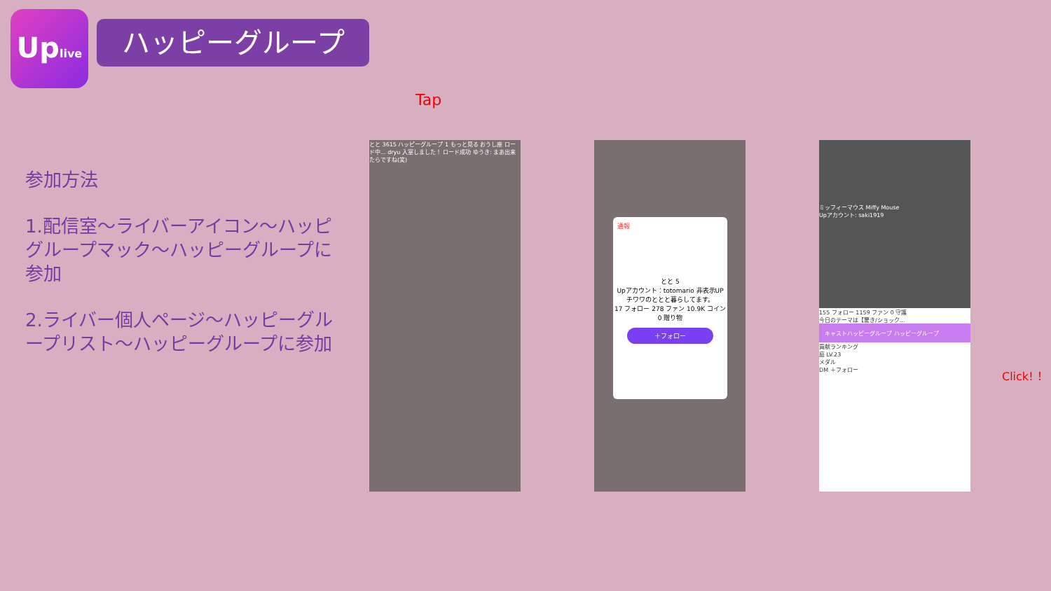Uplive
ハッピーグループ
参加方法
1.配信室～ライバーアイコン～ハッピグループマック～ハッピーグループに参加
2.ライバー個人ページ～ハッピーグループリスト～ハッピーグループに参加
Tap
とと 3615 ハッピーグループ 1 もっと見る おうし座 ロード中... dryu 入室しました！ ロード成功 ゆうき: まあ出来たらですね(笑)
通報
とと 5
Upアカウント：totomario 非表示UP
チワワのととと暮らしてます。
17 フォロー 278 ファン 10.9K コイン 0 贈り物
＋フォロー
ミッフィーマウス Miffy Mouse
Upアカウント: saki1919
155 フォロー 1159 ファン 0 守護
今日のテーマは【驚き/ショック...
キャストハッピーグループ ハッピーグループ
貢献ランキング
庭 LV.23
メダル
DM ＋フォロー
Click! ！